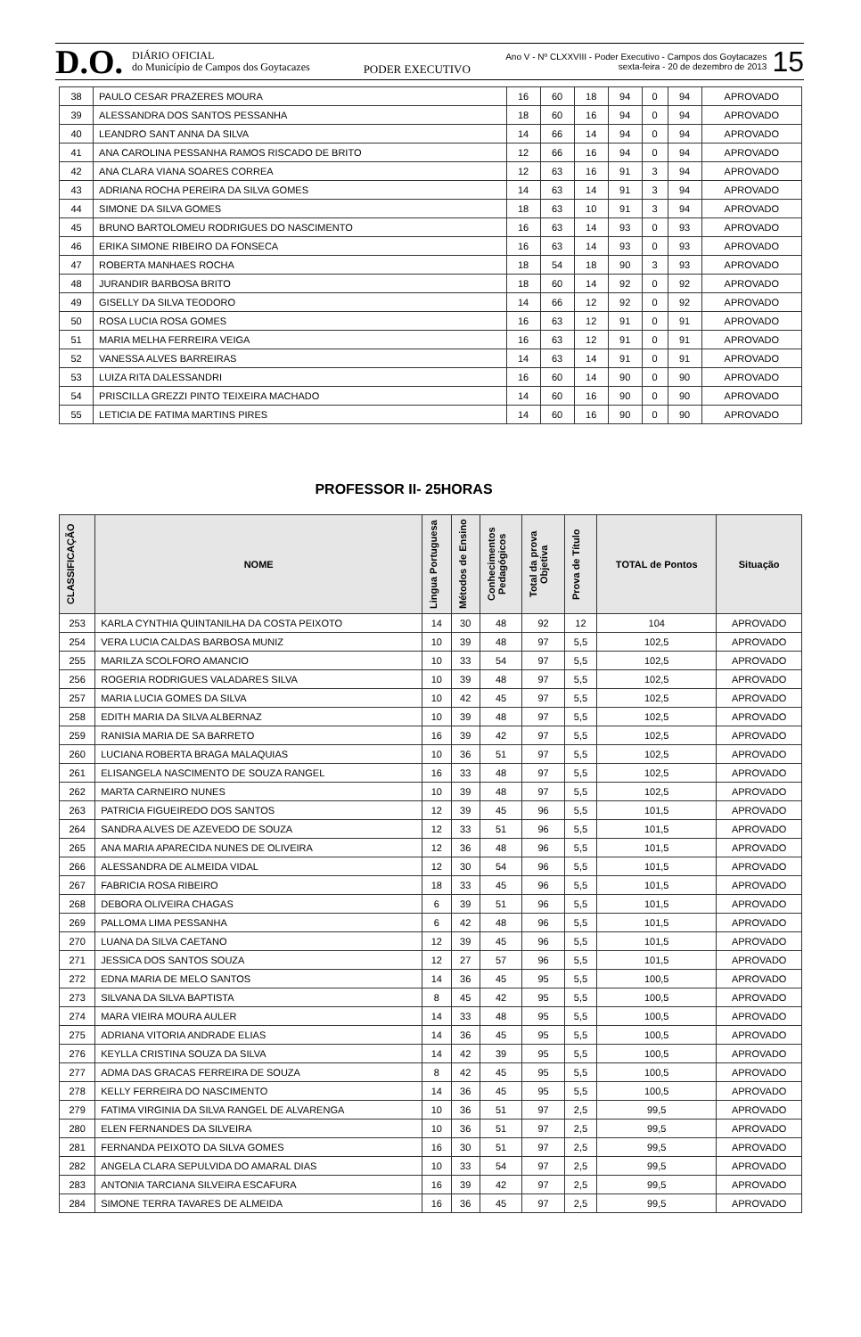D.O.
DIÁRIO OFICIAL
do Município de Campos dos Goytacazes
PODER EXECUTIVO
Ano V - Nº CLXXVIII - Poder Executivo - Campos dos Goytacazes
sexta-feira - 20 de dezembro de 2013
15
| 38 | PAULO CESAR PRAZERES MOURA | 16 | 60 | 18 | 94 | 0 | 94 | APROVADO |
| 39 | ALESSANDRA DOS SANTOS PESSANHA | 18 | 60 | 16 | 94 | 0 | 94 | APROVADO |
| 40 | LEANDRO SANT ANNA DA SILVA | 14 | 66 | 14 | 94 | 0 | 94 | APROVADO |
| 41 | ANA CAROLINA PESSANHA RAMOS RISCADO DE BRITO | 12 | 66 | 16 | 94 | 0 | 94 | APROVADO |
| 42 | ANA CLARA VIANA SOARES CORREA | 12 | 63 | 16 | 91 | 3 | 94 | APROVADO |
| 43 | ADRIANA ROCHA PEREIRA DA SILVA GOMES | 14 | 63 | 14 | 91 | 3 | 94 | APROVADO |
| 44 | SIMONE DA SILVA GOMES | 18 | 63 | 10 | 91 | 3 | 94 | APROVADO |
| 45 | BRUNO BARTOLOMEU RODRIGUES DO NASCIMENTO | 16 | 63 | 14 | 93 | 0 | 93 | APROVADO |
| 46 | ERIKA SIMONE RIBEIRO DA FONSECA | 16 | 63 | 14 | 93 | 0 | 93 | APROVADO |
| 47 | ROBERTA MANHAES ROCHA | 18 | 54 | 18 | 90 | 3 | 93 | APROVADO |
| 48 | JURANDIR BARBOSA BRITO | 18 | 60 | 14 | 92 | 0 | 92 | APROVADO |
| 49 | GISELLY DA SILVA TEODORO | 14 | 66 | 12 | 92 | 0 | 92 | APROVADO |
| 50 | ROSA LUCIA ROSA GOMES | 16 | 63 | 12 | 91 | 0 | 91 | APROVADO |
| 51 | MARIA MELHA FERREIRA VEIGA | 16 | 63 | 12 | 91 | 0 | 91 | APROVADO |
| 52 | VANESSA ALVES BARREIRAS | 14 | 63 | 14 | 91 | 0 | 91 | APROVADO |
| 53 | LUIZA RITA DALESSANDRI | 16 | 60 | 14 | 90 | 0 | 90 | APROVADO |
| 54 | PRISCILLA GREZZI PINTO TEIXEIRA MACHADO | 14 | 60 | 16 | 90 | 0 | 90 | APROVADO |
| 55 | LETICIA DE FATIMA MARTINS PIRES | 14 | 60 | 16 | 90 | 0 | 90 | APROVADO |
PROFESSOR II- 25HORAS
| CLASSIFICAÇÃO | NOME | Lingua Portuguesa | Métodos de Ensino | Conhecimentos Pedagógicos | Total da prova Objetiva | Prova de Título | TOTAL de Pontos | Situação |
| --- | --- | --- | --- | --- | --- | --- | --- | --- |
| 253 | KARLA CYNTHIA QUINTANILHA DA COSTA PEIXOTO | 14 | 30 | 48 | 92 | 12 | 104 | APROVADO |
| 254 | VERA LUCIA CALDAS BARBOSA MUNIZ | 10 | 39 | 48 | 97 | 5,5 | 102,5 | APROVADO |
| 255 | MARILZA SCOLFORO AMANCIO | 10 | 33 | 54 | 97 | 5,5 | 102,5 | APROVADO |
| 256 | ROGERIA RODRIGUES VALADARES SILVA | 10 | 39 | 48 | 97 | 5,5 | 102,5 | APROVADO |
| 257 | MARIA LUCIA GOMES DA SILVA | 10 | 42 | 45 | 97 | 5,5 | 102,5 | APROVADO |
| 258 | EDITH MARIA DA SILVA ALBERNAZ | 10 | 39 | 48 | 97 | 5,5 | 102,5 | APROVADO |
| 259 | RANISIA MARIA DE SA BARRETO | 16 | 39 | 42 | 97 | 5,5 | 102,5 | APROVADO |
| 260 | LUCIANA ROBERTA BRAGA MALAQUIAS | 10 | 36 | 51 | 97 | 5,5 | 102,5 | APROVADO |
| 261 | ELISANGELA NASCIMENTO DE SOUZA RANGEL | 16 | 33 | 48 | 97 | 5,5 | 102,5 | APROVADO |
| 262 | MARTA CARNEIRO NUNES | 10 | 39 | 48 | 97 | 5,5 | 102,5 | APROVADO |
| 263 | PATRICIA FIGUEIREDO DOS SANTOS | 12 | 39 | 45 | 96 | 5,5 | 101,5 | APROVADO |
| 264 | SANDRA ALVES DE AZEVEDO DE SOUZA | 12 | 33 | 51 | 96 | 5,5 | 101,5 | APROVADO |
| 265 | ANA MARIA APARECIDA NUNES DE OLIVEIRA | 12 | 36 | 48 | 96 | 5,5 | 101,5 | APROVADO |
| 266 | ALESSANDRA DE ALMEIDA VIDAL | 12 | 30 | 54 | 96 | 5,5 | 101,5 | APROVADO |
| 267 | FABRICIA ROSA RIBEIRO | 18 | 33 | 45 | 96 | 5,5 | 101,5 | APROVADO |
| 268 | DEBORA OLIVEIRA CHAGAS | 6 | 39 | 51 | 96 | 5,5 | 101,5 | APROVADO |
| 269 | PALLOMA LIMA PESSANHA | 6 | 42 | 48 | 96 | 5,5 | 101,5 | APROVADO |
| 270 | LUANA DA SILVA CAETANO | 12 | 39 | 45 | 96 | 5,5 | 101,5 | APROVADO |
| 271 | JESSICA DOS SANTOS SOUZA | 12 | 27 | 57 | 96 | 5,5 | 101,5 | APROVADO |
| 272 | EDNA MARIA DE MELO SANTOS | 14 | 36 | 45 | 95 | 5,5 | 100,5 | APROVADO |
| 273 | SILVANA DA SILVA BAPTISTA | 8 | 45 | 42 | 95 | 5,5 | 100,5 | APROVADO |
| 274 | MARA VIEIRA MOURA AULER | 14 | 33 | 48 | 95 | 5,5 | 100,5 | APROVADO |
| 275 | ADRIANA VITORIA ANDRADE ELIAS | 14 | 36 | 45 | 95 | 5,5 | 100,5 | APROVADO |
| 276 | KEYLLA CRISTINA SOUZA DA SILVA | 14 | 42 | 39 | 95 | 5,5 | 100,5 | APROVADO |
| 277 | ADMA DAS GRACAS FERREIRA DE SOUZA | 8 | 42 | 45 | 95 | 5,5 | 100,5 | APROVADO |
| 278 | KELLY FERREIRA DO NASCIMENTO | 14 | 36 | 45 | 95 | 5,5 | 100,5 | APROVADO |
| 279 | FATIMA VIRGINIA DA SILVA RANGEL DE ALVARENGA | 10 | 36 | 51 | 97 | 2,5 | 99,5 | APROVADO |
| 280 | ELEN FERNANDES DA SILVEIRA | 10 | 36 | 51 | 97 | 2,5 | 99,5 | APROVADO |
| 281 | FERNANDA PEIXOTO DA SILVA GOMES | 16 | 30 | 51 | 97 | 2,5 | 99,5 | APROVADO |
| 282 | ANGELA CLARA SEPULVIDA DO AMARAL DIAS | 10 | 33 | 54 | 97 | 2,5 | 99,5 | APROVADO |
| 283 | ANTONIA TARCIANA SILVEIRA ESCAFURA | 16 | 39 | 42 | 97 | 2,5 | 99,5 | APROVADO |
| 284 | SIMONE TERRA TAVARES DE ALMEIDA | 16 | 36 | 45 | 97 | 2,5 | 99,5 | APROVADO |